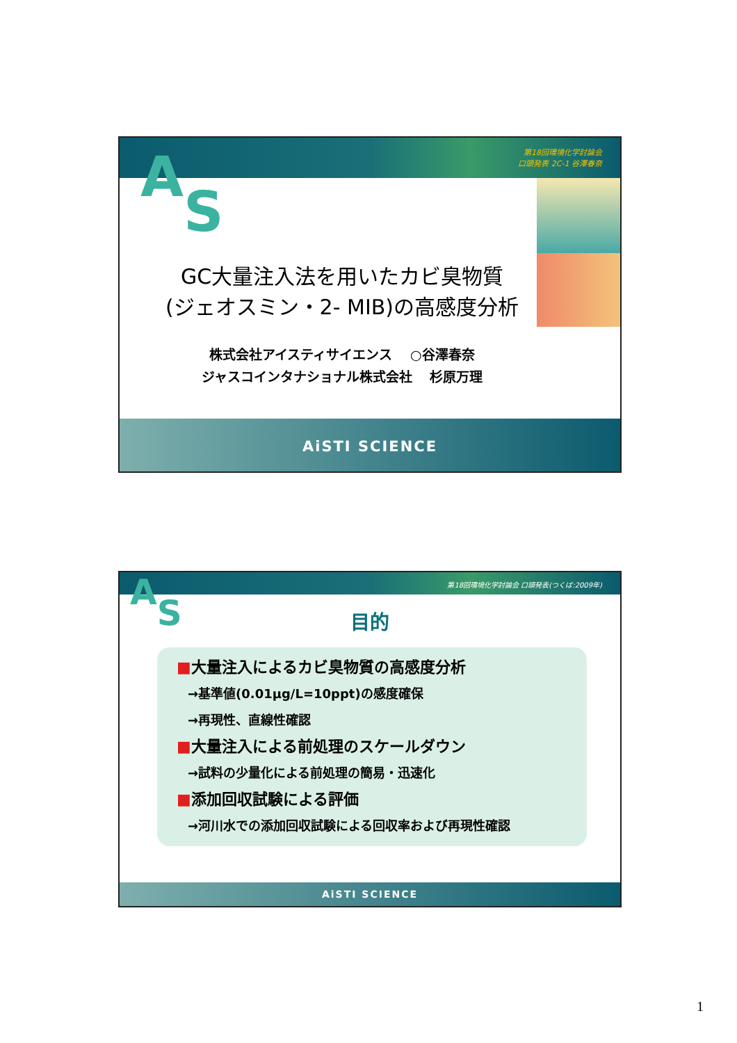第18回環境化学討論会
口頭発表 2C-1 谷澤春奈
AS
GC大量注入法を用いたカビ臭物質
(ジェオスミン・2- MIB)の高感度分析
株式会社アイスティサイエンス　 ○谷澤春奈
ジャスコインタナショナル株式会社　 杉原万理
AiSTI SCIENCE
第18回環境化学討論会 口頭発表(つくば:2009年)
AS
目的
■大量注入によるカビ臭物質の高感度分析
→基準値(0.01μg/L=10ppt)の感度確保
→再現性、直線性確認
■大量注入による前処理のスケールダウン
→試料の少量化による前処理の簡易・迅速化
■添加回収試験による評価
→河川水での添加回収試験による回収率および再現性確認
AiSTI SCIENCE
1